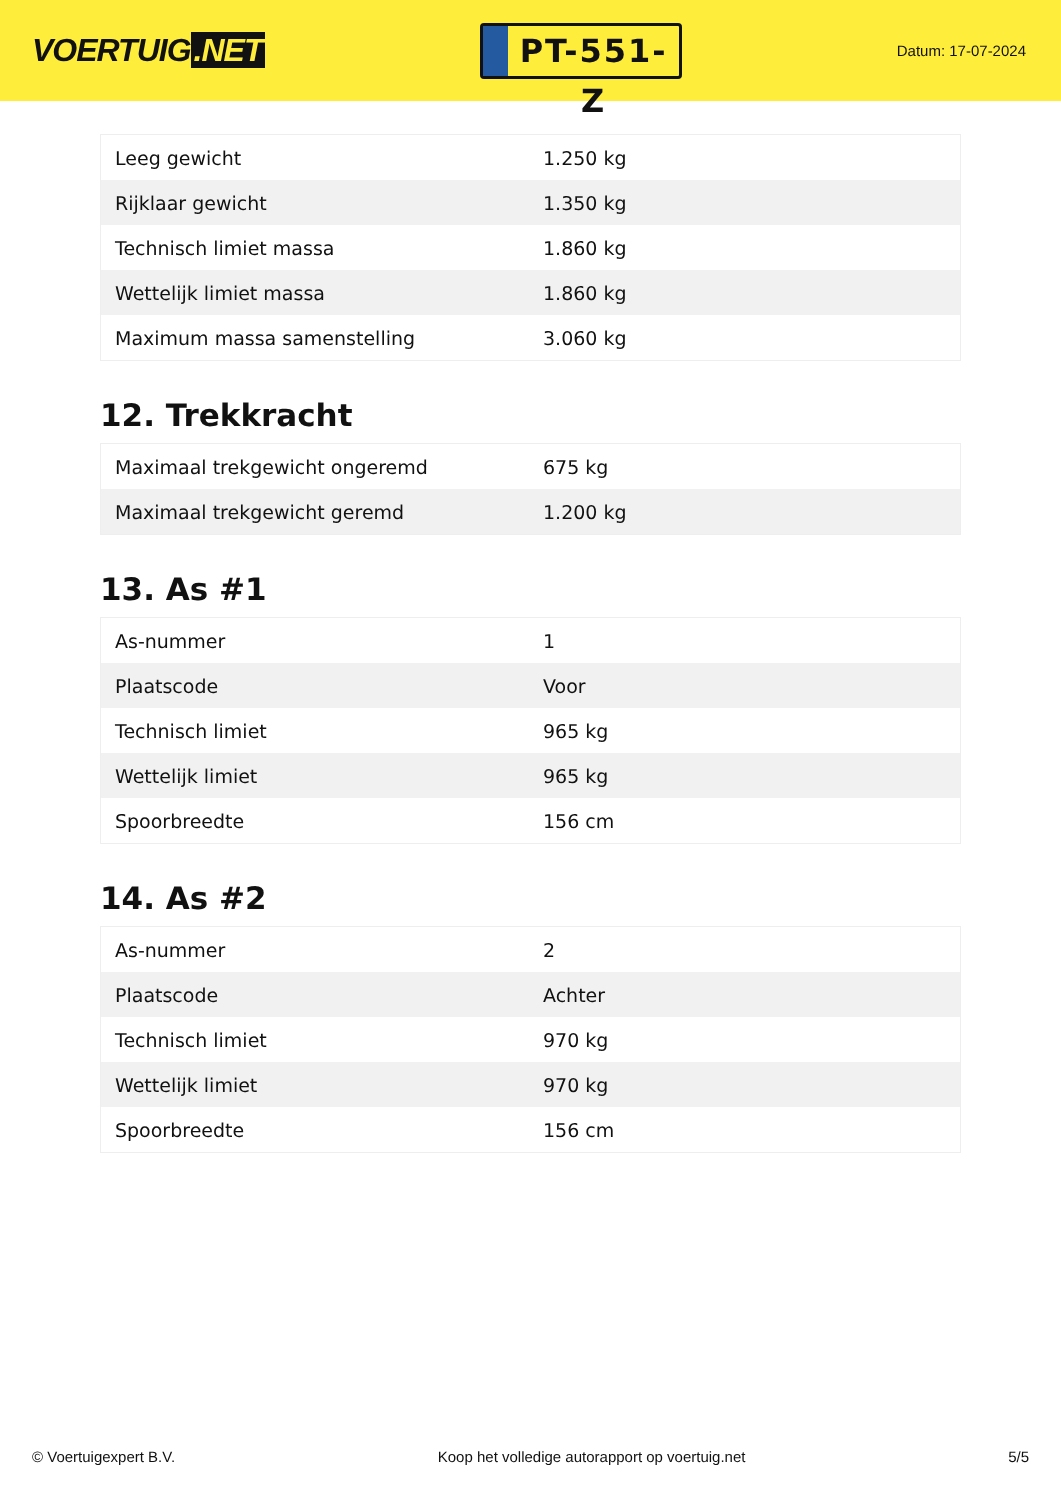VOERTUIG.NET
PT-551-Z
Datum: 17-07-2024
| Leeg gewicht | 1.250 kg |
| Rijklaar gewicht | 1.350 kg |
| Technisch limiet massa | 1.860 kg |
| Wettelijk limiet massa | 1.860 kg |
| Maximum massa samenstelling | 3.060 kg |
12. Trekkracht
| Maximaal trekgewicht ongeremd | 675 kg |
| Maximaal trekgewicht geremd | 1.200 kg |
13. As #1
| As-nummer | 1 |
| Plaatscode | Voor |
| Technisch limiet | 965 kg |
| Wettelijk limiet | 965 kg |
| Spoorbreedte | 156 cm |
14. As #2
| As-nummer | 2 |
| Plaatscode | Achter |
| Technisch limiet | 970 kg |
| Wettelijk limiet | 970 kg |
| Spoorbreedte | 156 cm |
© Voertuigexpert B.V. Koop het volledige autorapport op voertuig.net 5/5